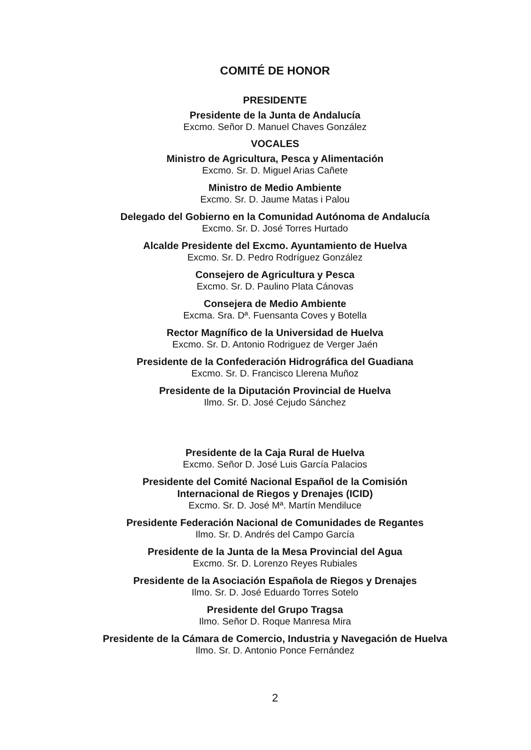COMITÉ DE HONOR
PRESIDENTE
Presidente de la Junta de Andalucía
Excmo. Señor D. Manuel Chaves González
VOCALES
Ministro de Agricultura, Pesca y Alimentación
Excmo. Sr. D. Miguel Arias Cañete
Ministro de Medio Ambiente
Excmo. Sr. D. Jaume Matas i Palou
Delegado del Gobierno en la Comunidad Autónoma de Andalucía
Excmo. Sr. D. José Torres Hurtado
Alcalde Presidente del Excmo. Ayuntamiento de Huelva
Excmo. Sr. D. Pedro Rodríguez González
Consejero de Agricultura y Pesca
Excmo. Sr. D. Paulino Plata Cánovas
Consejera de Medio Ambiente
Excma. Sra. Dª. Fuensanta Coves y Botella
Rector Magnífico de la Universidad de Huelva
Excmo. Sr. D. Antonio Rodriguez de Verger Jaén
Presidente de la Confederación Hidrográfica del Guadiana
Excmo. Sr. D. Francisco Llerena Muñoz
Presidente de la Diputación Provincial de Huelva
Ilmo. Sr. D. José Cejudo Sánchez
Presidente de la Caja Rural de Huelva
Excmo. Señor D. José Luis García Palacios
Presidente del Comité Nacional Español de la Comisión
Internacional de Riegos y Drenajes (ICID)
Excmo. Sr. D. José Mª. Martín Mendiluce
Presidente Federación Nacional de Comunidades de Regantes
Ilmo. Sr. D. Andrés del Campo García
Presidente de la Junta de la Mesa Provincial del Agua
Excmo. Sr. D. Lorenzo Reyes Rubiales
Presidente de la Asociación Española de Riegos y Drenajes
Ilmo. Sr. D. José Eduardo Torres Sotelo
Presidente del Grupo Tragsa
Ilmo. Señor D. Roque Manresa Mira
Presidente de la Cámara de Comercio, Industria y Navegación de Huelva
Ilmo. Sr. D. Antonio Ponce Fernández
2